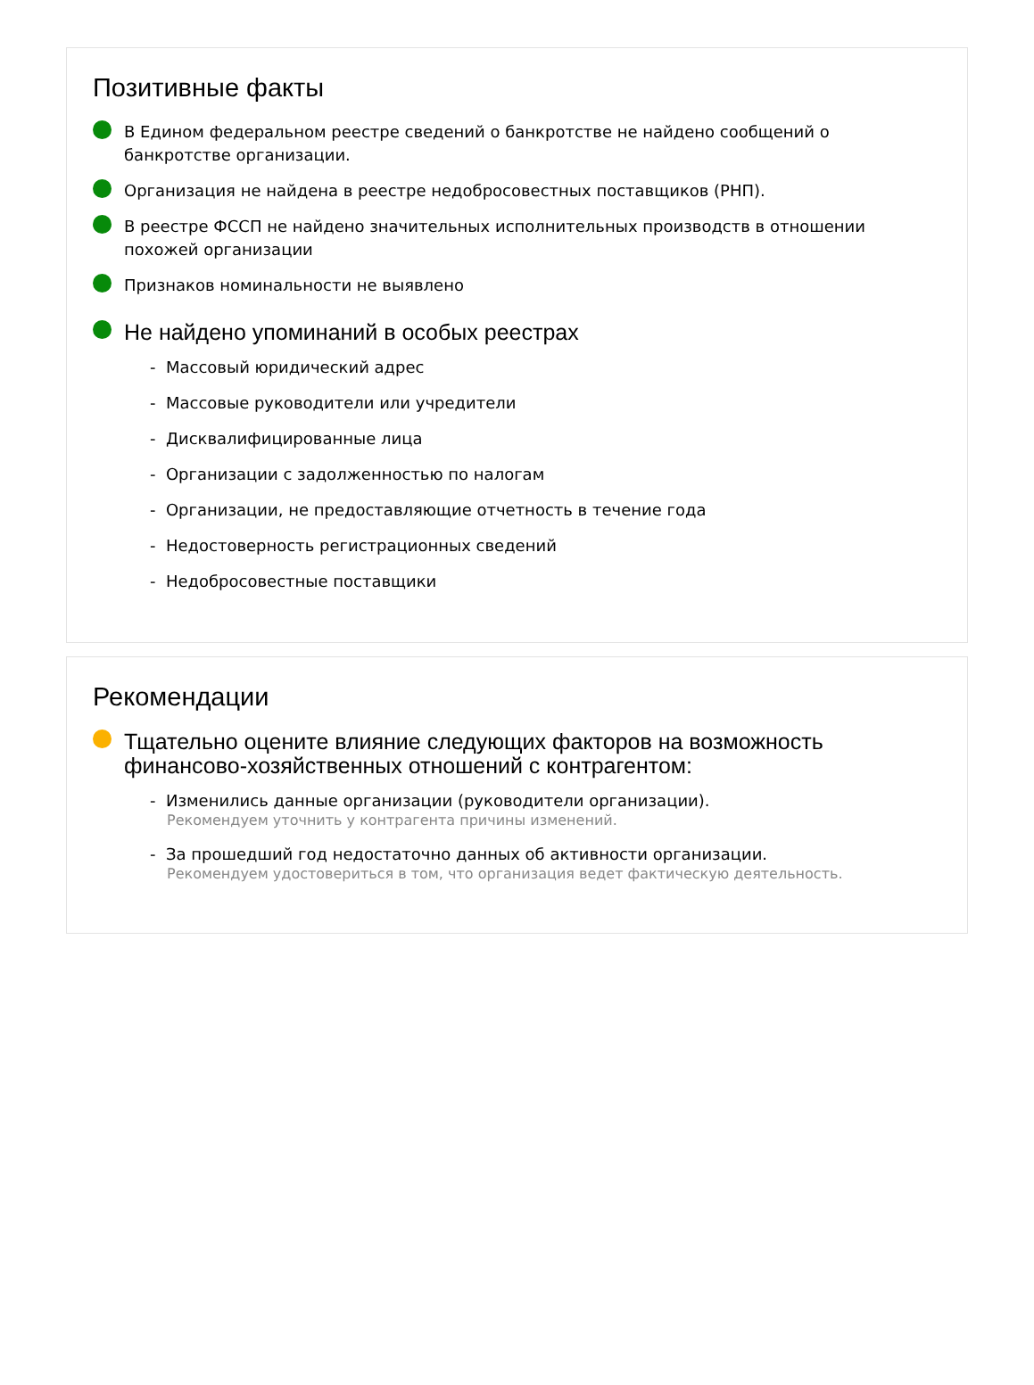Позитивные факты
В Едином федеральном реестре сведений о банкротстве не найдено сообщений о банкротстве организации.
Организация не найдена в реестре недобросовестных поставщиков (РНП).
В реестре ФССП не найдено значительных исполнительных производств в отношении похожей организации
Признаков номинальности не выявлено
Не найдено упоминаний в особых реестрах
- Массовый юридический адрес
- Массовые руководители или учредители
- Дисквалифицированные лица
- Организации с задолженностью по налогам
- Организации, не предоставляющие отчетность в течение года
- Недостоверность регистрационных сведений
- Недобросовестные поставщики
Рекомендации
Тщательно оцените влияние следующих факторов на возможность финансово-хозяйственных отношений с контрагентом:
- Изменились данные организации (руководители организации).
Рекомендуем уточнить у контрагента причины изменений.
- За прошедший год недостаточно данных об активности организации.
Рекомендуем удостовериться в том, что организация ведет фактическую деятельность.